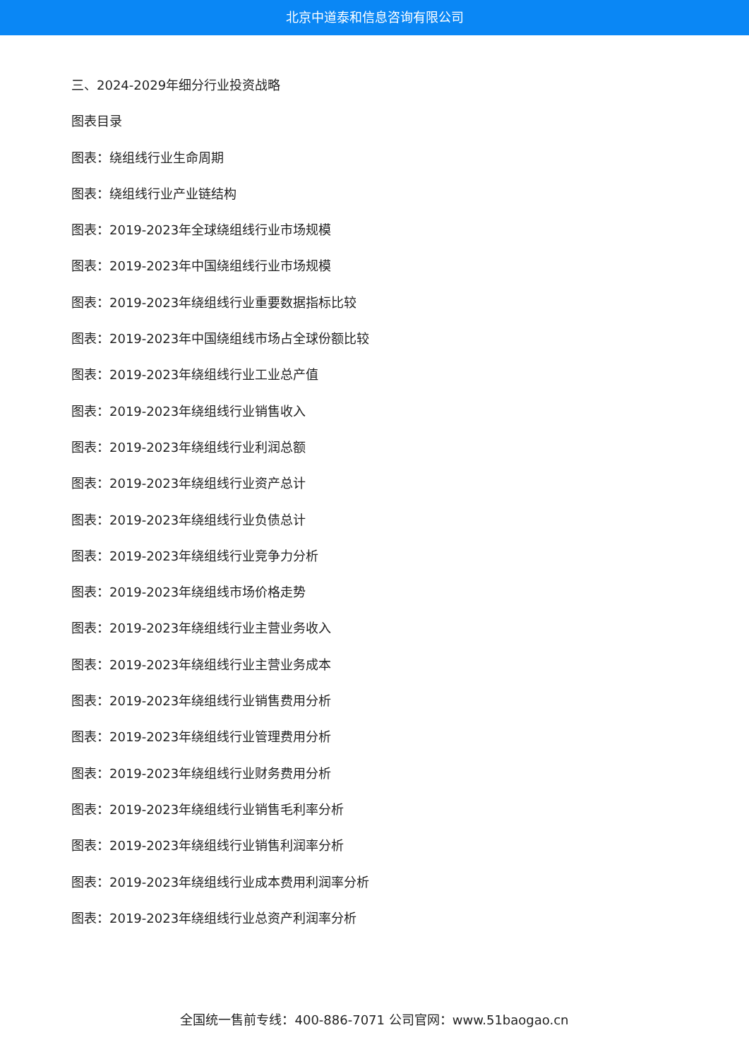北京中道泰和信息咨询有限公司
三、2024-2029年细分行业投资战略
图表目录
图表：绕组线行业生命周期
图表：绕组线行业产业链结构
图表：2019-2023年全球绕组线行业市场规模
图表：2019-2023年中国绕组线行业市场规模
图表：2019-2023年绕组线行业重要数据指标比较
图表：2019-2023年中国绕组线市场占全球份额比较
图表：2019-2023年绕组线行业工业总产值
图表：2019-2023年绕组线行业销售收入
图表：2019-2023年绕组线行业利润总额
图表：2019-2023年绕组线行业资产总计
图表：2019-2023年绕组线行业负债总计
图表：2019-2023年绕组线行业竞争力分析
图表：2019-2023年绕组线市场价格走势
图表：2019-2023年绕组线行业主营业务收入
图表：2019-2023年绕组线行业主营业务成本
图表：2019-2023年绕组线行业销售费用分析
图表：2019-2023年绕组线行业管理费用分析
图表：2019-2023年绕组线行业财务费用分析
图表：2019-2023年绕组线行业销售毛利率分析
图表：2019-2023年绕组线行业销售利润率分析
图表：2019-2023年绕组线行业成本费用利润率分析
图表：2019-2023年绕组线行业总资产利润率分析
全国统一售前专线：400-886-7071 公司官网：www.51baogao.cn